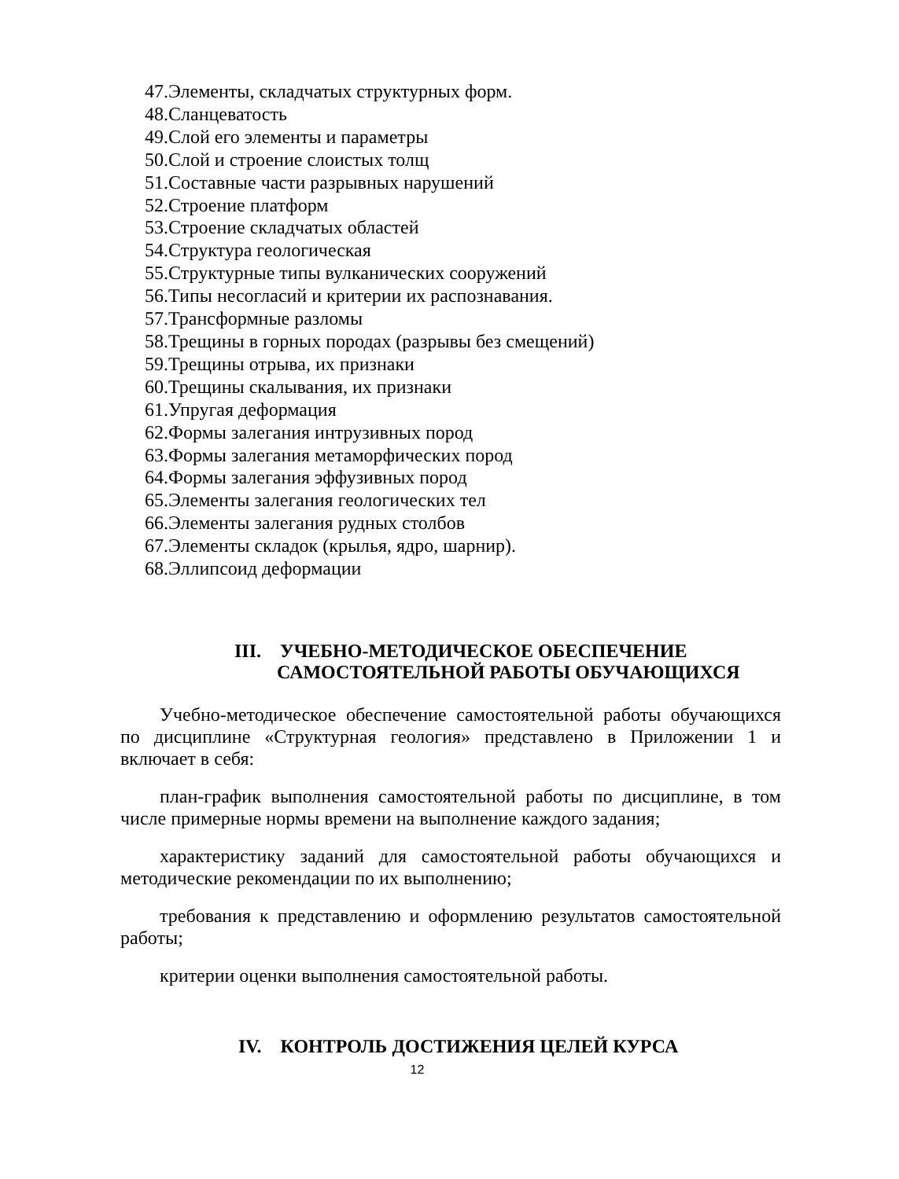47.Элементы, складчатых структурных форм.
48.Сланцеватость
49.Слой его элементы и параметры
50.Слой и строение слоистых толщ
51.Составные части разрывных нарушений
52.Строение платформ
53.Строение складчатых областей
54.Структура геологическая
55.Структурные типы вулканических сооружений
56.Типы несогласий и критерии их распознавания.
57.Трансформные разломы
58.Трещины в горных породах (разрывы без смещений)
59.Трещины отрыва, их признаки
60.Трещины скалывания, их признаки
61.Упругая деформация
62.Формы залегания интрузивных пород
63.Формы залегания метаморфических пород
64.Формы залегания эффузивных пород
65.Элементы залегания геологических тел
66.Элементы залегания рудных столбов
67.Элементы складок (крылья, ядро, шарнир).
68.Эллипсоид деформации
III. УЧЕБНО-МЕТОДИЧЕСКОЕ ОБЕСПЕЧЕНИЕ
САМОСТОЯТЕЛЬНОЙ РАБОТЫ ОБУЧАЮЩИХСЯ
Учебно-методическое обеспечение самостоятельной работы обучаю­щихся по дисциплине «Структурная геология» представлено в Приложении 1 и включает в себя:
план-график выполнения самостоятельной работы по дисциплине, в том числе примерные нормы времени на выполнение каждого задания;
характеристику заданий для самостоятельной работы обучающихся и методические рекомендации по их выполнению;
требования к представлению и оформлению результатов самостоятель­ной работы;
критерии оценки выполнения самостоятельной работы.
IV. КОНТРОЛЬ ДОСТИЖЕНИЯ ЦЕЛЕЙ КУРСА
12